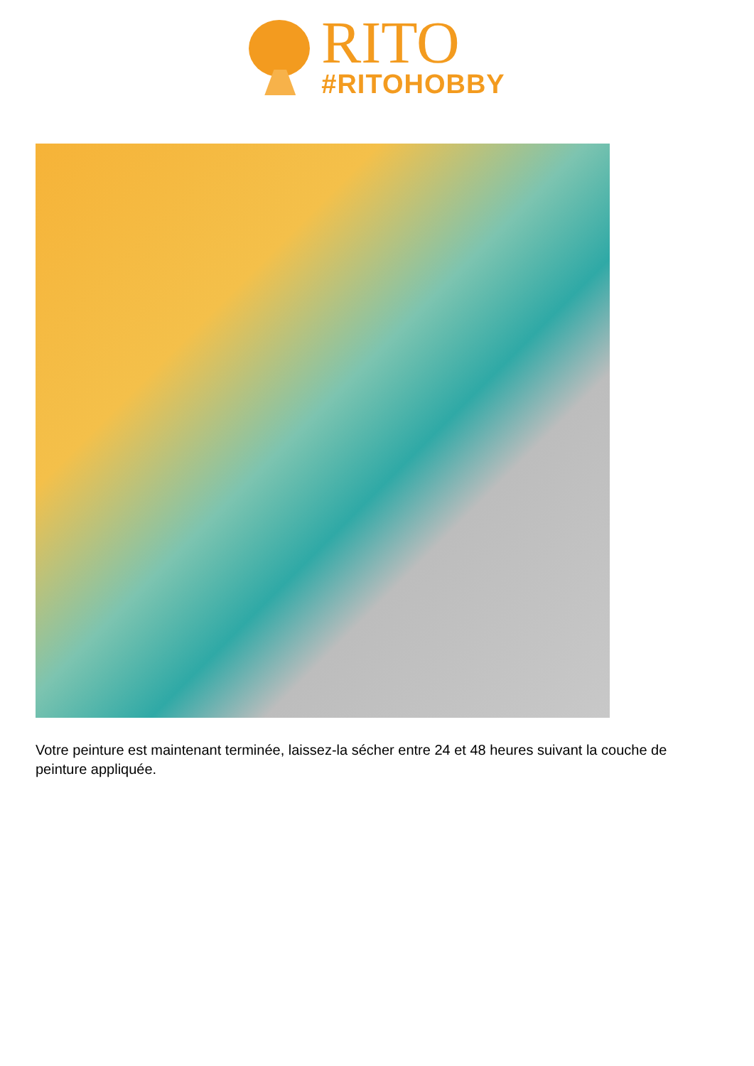RITO
#RITOHOBBY
Votre peinture est maintenant terminée, laissez-la sécher entre 24 et 48 heures suivant la couche de peinture appliquée.